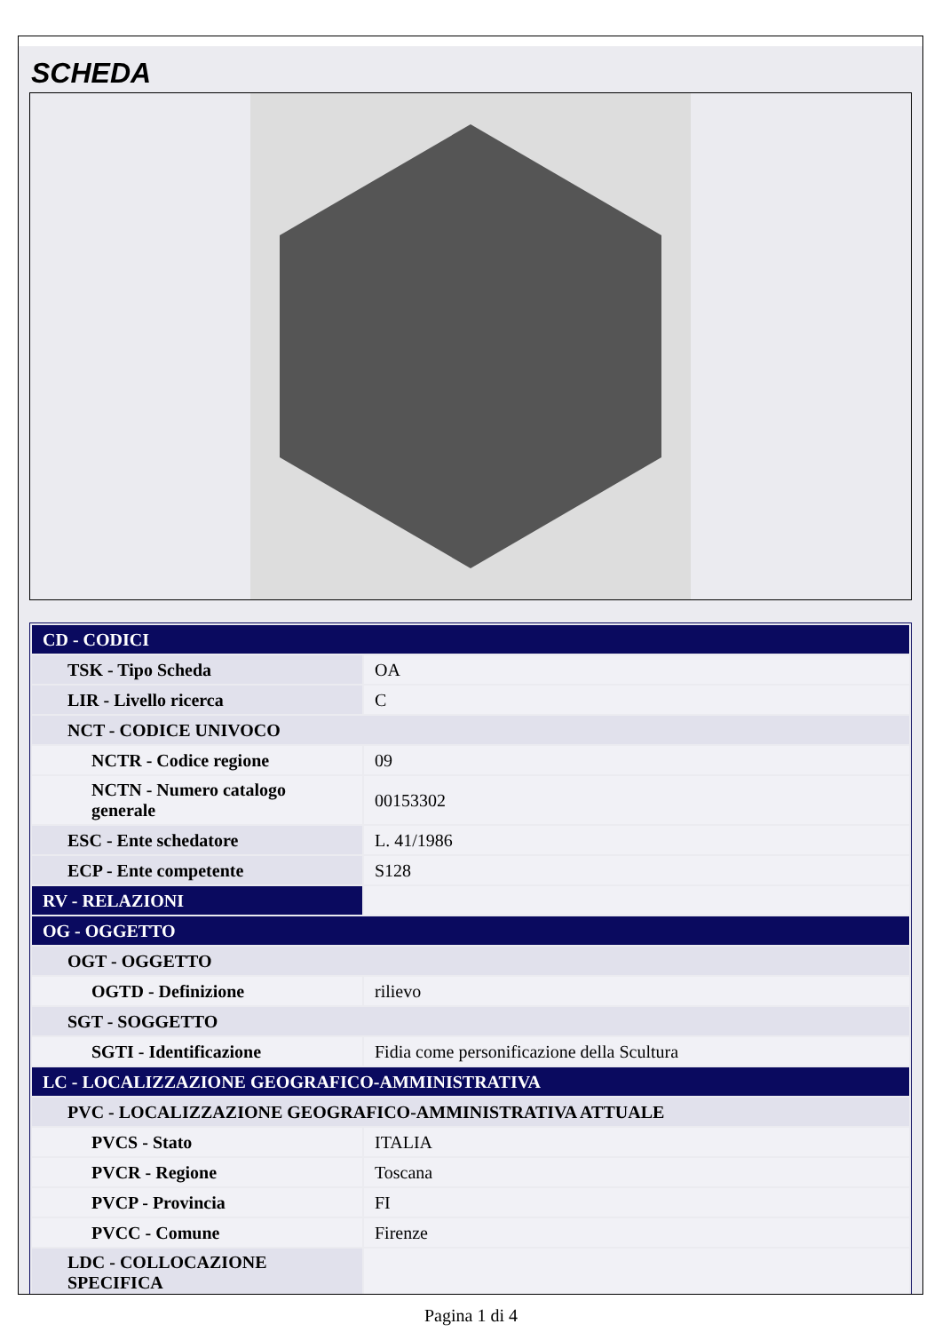SCHEDA
| CD - CODICI | |
| TSK - Tipo Scheda | OA |
| LIR - Livello ricerca | C |
| NCT - CODICE UNIVOCO | |
| NCTR - Codice regione | 09 |
| NCTN - Numero catalogo generale | 00153302 |
| ESC - Ente schedatore | L. 41/1986 |
| ECP - Ente competente | S128 |
| RV - RELAZIONI | |
| OG - OGGETTO | |
| OGT - OGGETTO | |
| OGTD - Definizione | rilievo |
| SGT - SOGGETTO | |
| SGTI - Identificazione | Fidia come personificazione della Scultura |
| LC - LOCALIZZAZIONE GEOGRAFICO-AMMINISTRATIVA | |
| PVC - LOCALIZZAZIONE GEOGRAFICO-AMMINISTRATIVA ATTUALE | |
| PVCS - Stato | ITALIA |
| PVCR - Regione | Toscana |
| PVCP - Provincia | FI |
| PVCC - Comune | Firenze |
| LDC - COLLOCAZIONE SPECIFICA | |
Pagina 1 di 4